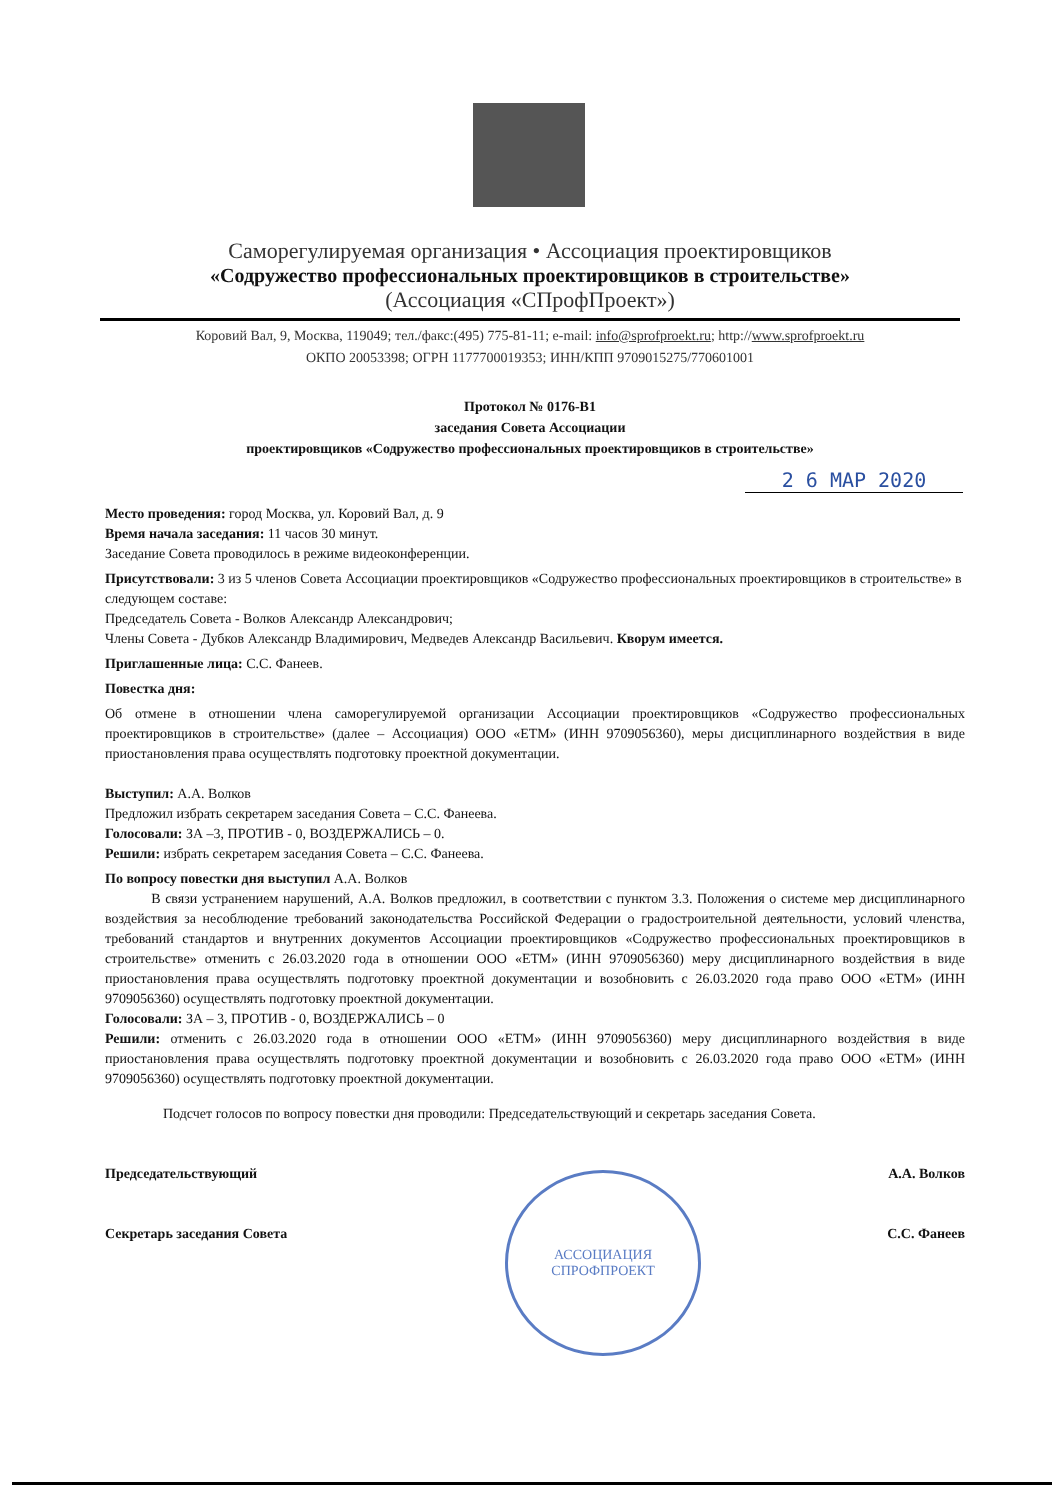Саморегулируемая организация • Ассоциация проектировщиков
«Содружество профессиональных проектировщиков в строительстве»
(Ассоциация «СПрофПроект»)
Коровий Вал, 9, Москва, 119049; тел./факс:(495) 775-81-11; e-mail: info@sprofproekt.ru; http://www.sprofproekt.ru
ОКПО 20053398; ОГРН 1177700019353; ИНН/КПП 9709015275/770601001
Протокол № 0176-В1
заседания Совета Ассоциации
проектировщиков «Содружество профессиональных проектировщиков в строительстве»
2 6 МАР 2020
Место проведения: город Москва, ул. Коровий Вал, д. 9
Время начала заседания: 11 часов 30 минут.
Заседание Совета проводилось в режиме видеоконференции.
Присутствовали: 3 из 5 членов Совета Ассоциации проектировщиков «Содружество профессиональных проектировщиков в строительстве» в следующем составе:
Председатель Совета - Волков Александр Александрович;
Члены Совета - Дубков Александр Владимирович, Медведев Александр Васильевич. Кворум имеется.
Приглашенные лица: С.С. Фанеев.
Повестка дня:
Об отмене в отношении члена саморегулируемой организации Ассоциации проектировщиков «Содружество профессиональных проектировщиков в строительстве» (далее – Ассоциация) ООО «ЕТМ» (ИНН 9709056360), меры дисциплинарного воздействия в виде приостановления права осуществлять подготовку проектной документации.
Выступил: А.А. Волков
Предложил избрать секретарем заседания Совета – С.С. Фанеева.
Голосовали: ЗА –3, ПРОТИВ - 0, ВОЗДЕРЖАЛИСЬ – 0.
Решили: избрать секретарем заседания Совета – С.С. Фанеева.
По вопросу повестки дня выступил А.А. Волков
В связи устранением нарушений, А.А. Волков предложил, в соответствии с пунктом 3.3. Положения о системе мер дисциплинарного воздействия за несоблюдение требований законодательства Российской Федерации о градостроительной деятельности, условий членства, требований стандартов и внутренних документов Ассоциации проектировщиков «Содружество профессиональных проектировщиков в строительстве» отменить с 26.03.2020 года в отношении ООО «ЕТМ» (ИНН 9709056360) меру дисциплинарного воздействия в виде приостановления права осуществлять подготовку проектной документации и возобновить с 26.03.2020 года право ООО «ЕТМ» (ИНН 9709056360) осуществлять подготовку проектной документации.
Голосовали: ЗА – 3, ПРОТИВ - 0, ВОЗДЕРЖАЛИСЬ – 0
Решили: отменить с 26.03.2020 года в отношении ООО «ЕТМ» (ИНН 9709056360) меру дисциплинарного воздействия в виде приостановления права осуществлять подготовку проектной документации и возобновить с 26.03.2020 года право ООО «ЕТМ» (ИНН 9709056360) осуществлять подготовку проектной документации.
Подсчет голосов по вопросу повестки дня проводили: Председательствующий и секретарь заседания Совета.
Председательствующий А.А. Волков
Секретарь заседания Совета С.С. Фанеев
АССОЦИАЦИЯ
СПРОФПРОЕКТ